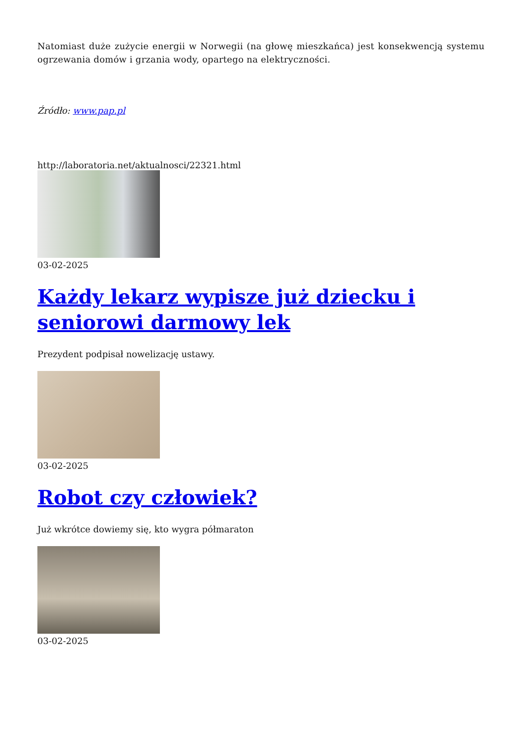Natomiast duże zużycie energii w Norwegii (na głowę mieszkańca) jest konsekwencją systemu ogrzewania domów i grzania wody, opartego na elektryczności.
Źródło: www.pap.pl
http://laboratoria.net/aktualnosci/22321.html
03-02-2025
Każdy lekarz wypisze już dziecku i seniorowi darmowy lek
Prezydent podpisał nowelizację ustawy.
03-02-2025
Robot czy człowiek?
Już wkrótce dowiemy się, kto wygra półmaraton
03-02-2025